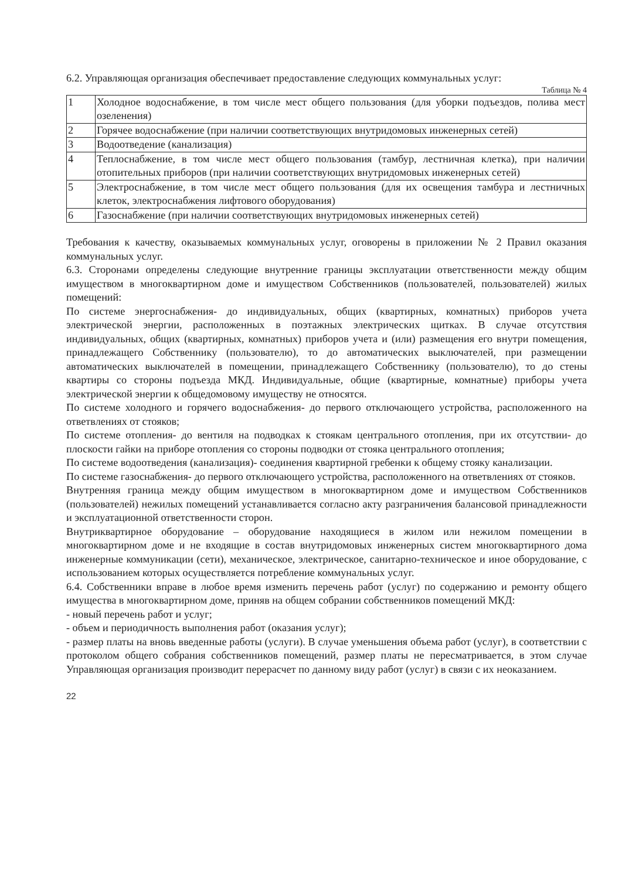6.2. Управляющая организация обеспечивает предоставление следующих коммунальных услуг:
Таблица № 4
| 1 | Холодное водоснабжение, в том числе мест общего пользования (для уборки подъездов, полива мест озеленения) |
| 2 | Горячее водоснабжение (при наличии соответствующих внутридомовых инженерных сетей) |
| 3 | Водоотведение (канализация) |
| 4 | Теплоснабжение, в том числе мест общего пользования (тамбур, лестничная клетка), при наличии отопительных приборов (при наличии соответствующих внутридомовых инженерных сетей) |
| 5 | Электроснабжение, в том числе мест общего пользования (для их освещения тамбура и лестничных клеток, электроснабжения лифтового оборудования) |
| 6 | Газоснабжение (при наличии соответствующих внутридомовых инженерных сетей) |
Требования к качеству, оказываемых коммунальных услуг, оговорены в приложении № 2 Правил оказания коммунальных услуг.
6.3. Сторонами определены следующие внутренние границы эксплуатации ответственности между общим имуществом в многоквартирном доме и имуществом Собственников (пользователей, пользователей) жилых помещений:
По системе энергоснабжения- до индивидуальных, общих (квартирных, комнатных) приборов учета электрической энергии, расположенных в поэтажных электрических щитках. В случае отсутствия индивидуальных, общих (квартирных, комнатных) приборов учета и (или) размещения его внутри помещения, принадлежащего Собственнику (пользователю), то до автоматических выключателей, при размещении автоматических выключателей в помещении, принадлежащего Собственнику (пользователю), то до стены квартиры со стороны подъезда МКД. Индивидуальные, общие (квартирные, комнатные) приборы учета электрической энергии к общедомовому имуществу не относятся.
По системе холодного и горячего водоснабжения- до первого отключающего устройства, расположенного на ответвлениях от стояков;
По системе отопления- до вентиля на подводках к стоякам центрального отопления, при их отсутствии- до плоскости гайки на приборе отопления со стороны подводки от стояка центрального отопления;
По системе водоотведения (канализация)- соединения квартирной гребенки к общему стояку канализации.
По системе газоснабжения- до первого отключающего устройства, расположенного на ответвлениях от стояков.
Внутренняя граница между общим имуществом в многоквартирном доме и имуществом Собственников (пользователей) нежилых помещений устанавливается согласно акту разграничения балансовой принадлежности и эксплуатационной ответственности сторон.
Внутриквартирное оборудование – оборудование находящиеся в жилом или нежилом помещении в многоквартирном доме и не входящие в состав внутридомовых инженерных систем многоквартирного дома инженерные коммуникации (сети), механическое, электрическое, санитарно-техническое и иное оборудование, с использованием которых осуществляется потребление коммунальных услуг.
6.4. Собственники вправе в любое время изменить перечень работ (услуг) по содержанию и ремонту общего имущества в многоквартирном доме, приняв на общем собрании собственников помещений МКД:
- новый перечень работ и услуг;
- объем и периодичность выполнения работ (оказания услуг);
- размер платы на вновь введенные работы (услуги). В случае уменьшения объема работ (услуг), в соответствии с протоколом общего собрания собственников помещений, размер платы не пересматривается, в этом случае Управляющая организация производит перерасчет по данному виду работ (услуг) в связи с их неоказанием.
22